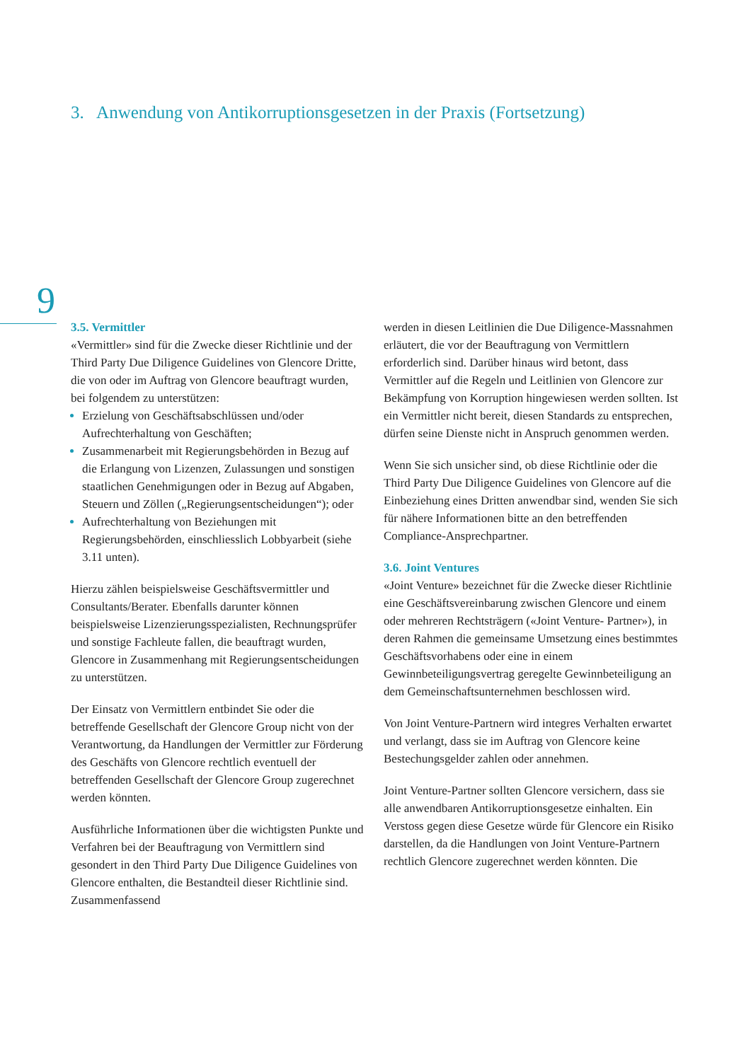3. Anwendung von Antikorruptionsgesetzen in der Praxis (Fortsetzung)
9
3.5. Vermittler
«Vermittler» sind für die Zwecke dieser Richtlinie und der Third Party Due Diligence Guidelines von Glencore Dritte, die von oder im Auftrag von Glencore beauftragt wurden, bei folgendem zu unterstützen:
Erzielung von Geschäftsabschlüssen und/oder Aufrechterhaltung von Geschäften;
Zusammenarbeit mit Regierungsbehörden in Bezug auf die Erlangung von Lizenzen, Zulassungen und sonstigen staatlichen Genehmigungen oder in Bezug auf Abgaben, Steuern und Zöllen („Regierungsentscheidungen“); oder
Aufrechterhaltung von Beziehungen mit Regierungsbehörden, einschliesslich Lobbyarbeit (siehe 3.11 unten).
Hierzu zählen beispielsweise Geschäftsvermittler und Consultants/Berater. Ebenfalls darunter können beispielsweise Lizenzierungsspezialisten, Rechnungsprüfer und sonstige Fachleute fallen, die beauftragt wurden, Glencore in Zusammenhang mit Regierungsentscheidungen zu unterstützen.
Der Einsatz von Vermittlern entbindet Sie oder die betreffende Gesellschaft der Glencore Group nicht von der Verantwortung, da Handlungen der Vermittler zur Förderung des Geschäfts von Glencore rechtlich eventuell der betreffenden Gesellschaft der Glencore Group zugerechnet werden könnten.
Ausführliche Informationen über die wichtigsten Punkte und Verfahren bei der Beauftragung von Vermittlern sind gesondert in den Third Party Due Diligence Guidelines von Glencore enthalten, die Bestandteil dieser Richtlinie sind. Zusammenfassend
werden in diesen Leitlinien die Due Diligence-Massnahmen erläutert, die vor der Beauftragung von Vermittlern erforderlich sind. Darüber hinaus wird betont, dass Vermittler auf die Regeln und Leitlinien von Glencore zur Bekämpfung von Korruption hingewiesen werden sollten. Ist ein Vermittler nicht bereit, diesen Standards zu entsprechen, dürfen seine Dienste nicht in Anspruch genommen werden.
Wenn Sie sich unsicher sind, ob diese Richtlinie oder die Third Party Due Diligence Guidelines von Glencore auf die Einbeziehung eines Dritten anwendbar sind, wenden Sie sich für nähere Informationen bitte an den betreffenden Compliance-Ansprechpartner.
3.6. Joint Ventures
«Joint Venture» bezeichnet für die Zwecke dieser Richtlinie eine Geschäftsvereinbarung zwischen Glencore und einem oder mehreren Rechtsträgern («Joint Venture- Partner»), in deren Rahmen die gemeinsame Umsetzung eines bestimmtes Geschäftsvorhabens oder eine in einem Gewinnbeteiligungsvertrag geregelte Gewinnbeteiligung an dem Gemeinschaftsunternehmen beschlossen wird.
Von Joint Venture-Partnern wird integres Verhalten erwartet und verlangt, dass sie im Auftrag von Glencore keine Bestechungsgelder zahlen oder annehmen.
Joint Venture-Partner sollten Glencore versichern, dass sie alle anwendbaren Antikorruptionsgesetze einhalten. Ein Verstoss gegen diese Gesetze würde für Glencore ein Risiko darstellen, da die Handlungen von Joint Venture-Partnern rechtlich Glencore zugerechnet werden könnten. Die